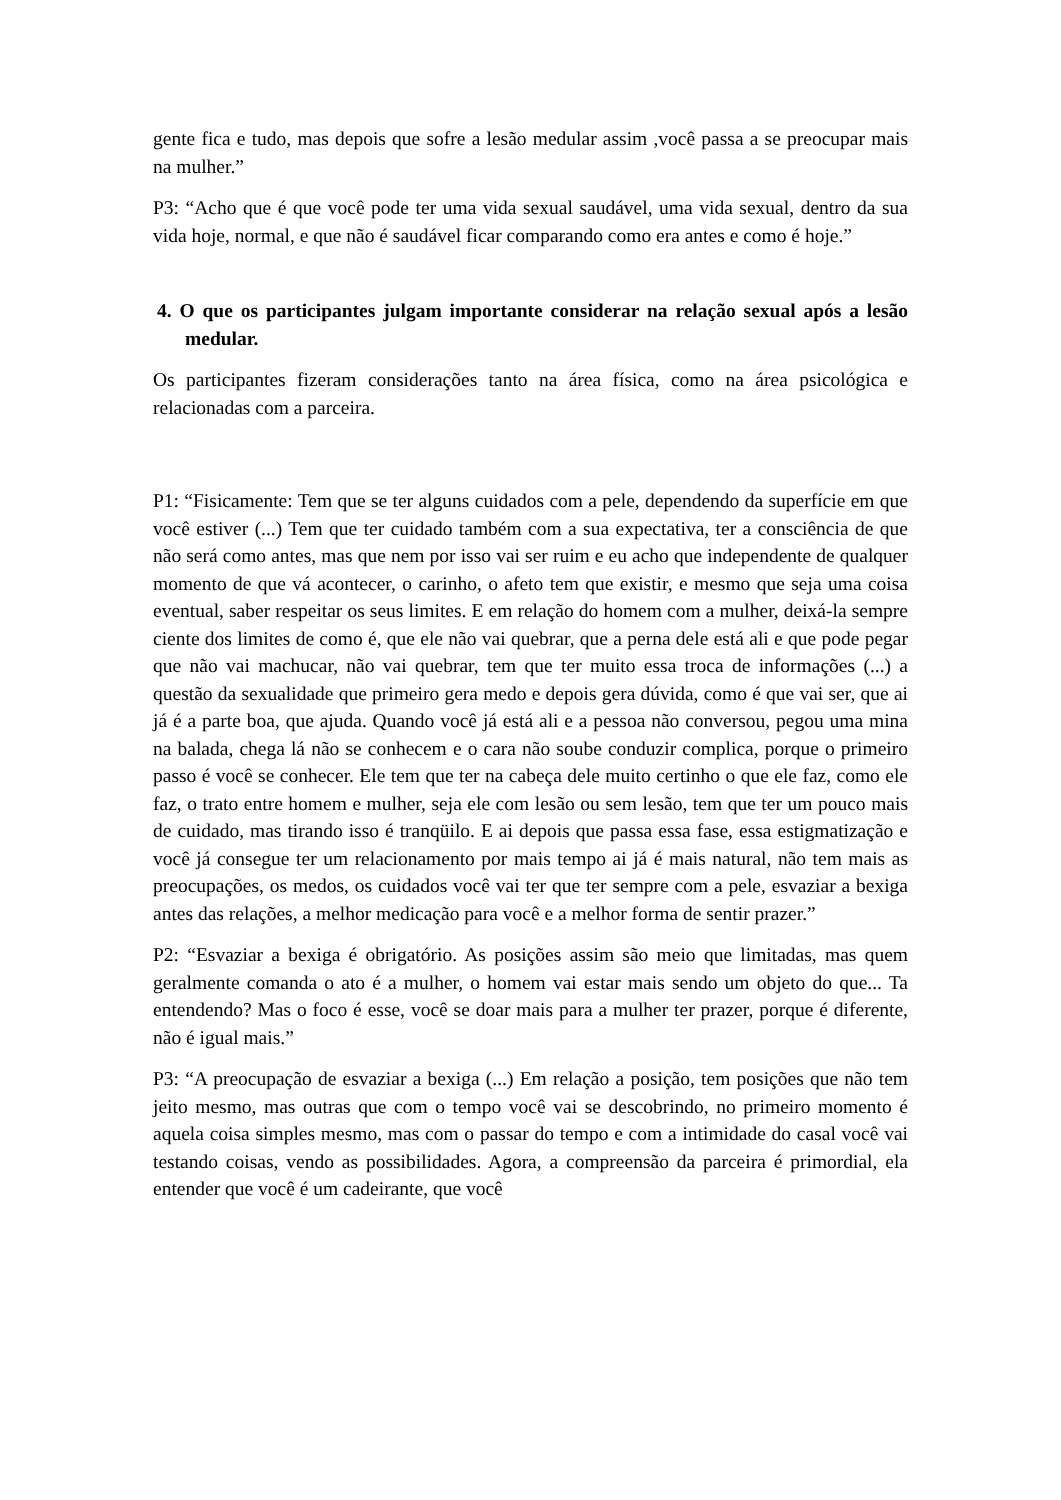gente fica e tudo, mas depois que sofre a lesão medular assim ,você passa a se preocupar mais na mulher.”
P3: “Acho que é que você pode ter uma vida sexual saudável, uma vida sexual, dentro da sua vida hoje, normal, e que não é saudável ficar comparando como era antes e como é hoje.”
4. O que os participantes julgam importante considerar na relação sexual após a lesão medular.
Os participantes fizeram considerações tanto na área física, como na área psicológica e relacionadas com a parceira.
P1: “Fisicamente: Tem que se ter alguns cuidados com a pele, dependendo da superfície em que você estiver (...) Tem que ter cuidado também com a sua expectativa, ter a consciência de que não será como antes, mas que nem por isso vai ser ruim e eu acho que independente de qualquer momento de que vá acontecer, o carinho, o afeto tem que existir, e mesmo que seja uma coisa eventual, saber respeitar os seus limites. E em relação do homem com a mulher, deixá-la sempre ciente dos limites de como é, que ele não vai quebrar, que a perna dele está ali e que pode pegar que não vai machucar, não vai quebrar, tem que ter muito essa troca de informações (...) a questão da sexualidade que primeiro gera medo e depois gera dúvida, como é que vai ser, que ai já é a parte boa, que ajuda. Quando você já está ali e a pessoa não conversou, pegou uma mina na balada, chega lá não se conhecem e o cara não soube conduzir complica, porque o primeiro passo é você se conhecer. Ele tem que ter na cabeça dele muito certinho o que ele faz, como ele faz, o trato entre homem e mulher, seja ele com lesão ou sem lesão, tem que ter um pouco mais de cuidado, mas tirando isso é tranqüilo. E ai depois que passa essa fase, essa estigmatização e você já consegue ter um relacionamento por mais tempo ai já é mais natural, não tem mais as preocupações, os medos, os cuidados você vai ter que ter sempre com a pele, esvaziar a bexiga antes das relações, a melhor medicação para você e a melhor forma de sentir prazer.”
P2: “Esvaziar a bexiga é obrigatório. As posições assim são meio que limitadas, mas quem geralmente comanda o ato é a mulher, o homem vai estar mais sendo um objeto do que... Ta entendendo? Mas o foco é esse, você se doar mais para a mulher ter prazer, porque é diferente, não é igual mais.”
P3: “A preocupação de esvaziar a bexiga (...) Em relação a posição, tem posições que não tem jeito mesmo, mas outras que com o tempo você vai se descobrindo, no primeiro momento é aquela coisa simples mesmo, mas com o passar do tempo e com a intimidade do casal você vai testando coisas, vendo as possibilidades. Agora, a compreensão da parceira é primordial, ela entender que você é um cadeirante, que você